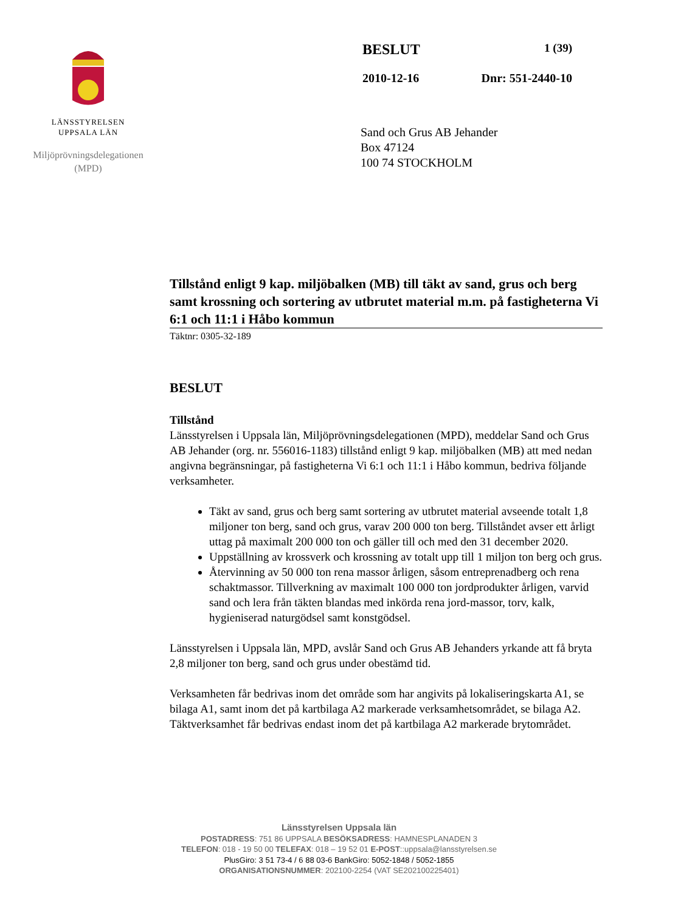LÄNSSTYRELSEN
UPPSALA LÄN
Miljöprövningsdelegationen
(MPD)
BESLUT 1 (39)
2010-12-16 Dnr: 551-2440-10
Sand och Grus AB Jehander
Box 47124
100 74 STOCKHOLM
Tillstånd enligt 9 kap. miljöbalken (MB) till täkt av sand, grus och berg samt krossning och sortering av utbrutet material m.m. på fastigheterna Vi 6:1 och 11:1 i Håbo kommun
Täktnr: 0305-32-189
BESLUT
Tillstånd
Länsstyrelsen i Uppsala län, Miljöprövningsdelegationen (MPD), meddelar Sand och Grus AB Jehander (org. nr. 556016-1183) tillstånd enligt 9 kap. miljöbalken (MB) att med nedan angivna begränsningar, på fastigheterna Vi 6:1 och 11:1 i Håbo kommun, bedriva följande verksamheter.
Täkt av sand, grus och berg samt sortering av utbrutet material avseende totalt 1,8 miljoner ton berg, sand och grus, varav 200 000 ton berg. Tillståndet avser ett årligt uttag på maximalt 200 000 ton och gäller till och med den 31 december 2020.
Uppställning av krossverk och krossning av totalt upp till 1 miljon ton berg och grus.
Återvinning av 50 000 ton rena massor årligen, såsom entreprenadberg och rena schaktmassor. Tillverkning av maximalt 100 000 ton jordprodukter årligen, varvid sand och lera från täkten blandas med inkörda rena jord-massor, torv, kalk, hygieniserad naturgödsel samt konstgödsel.
Länsstyrelsen i Uppsala län, MPD, avslår Sand och Grus AB Jehanders yrkande att få bryta 2,8 miljoner ton berg, sand och grus under obestämd tid.
Verksamheten får bedrivas inom det område som har angivits på lokaliseringskarta A1, se bilaga A1, samt inom det på kartbilaga A2 markerade verksamhetsområdet, se bilaga A2. Täktverksamhet får bedrivas endast inom det på kartbilaga A2 markerade brytområdet.
Länsstyrelsen Uppsala län
POSTADRESS: 751 86 UPPSALA BESÖKSADRESS: HAMNESPLANADEN 3
TELEFON: 018 - 19 50 00 TELEFAX: 018 – 19 52 01 E-POST::uppsala@lansstyrelsen.se
PlusGiro: 3 51 73-4 / 6 88 03-6 BankGiro: 5052-1848 / 5052-1855
ORGANISATIONSNUMMER: 202100-2254 (VAT SE202100225401)